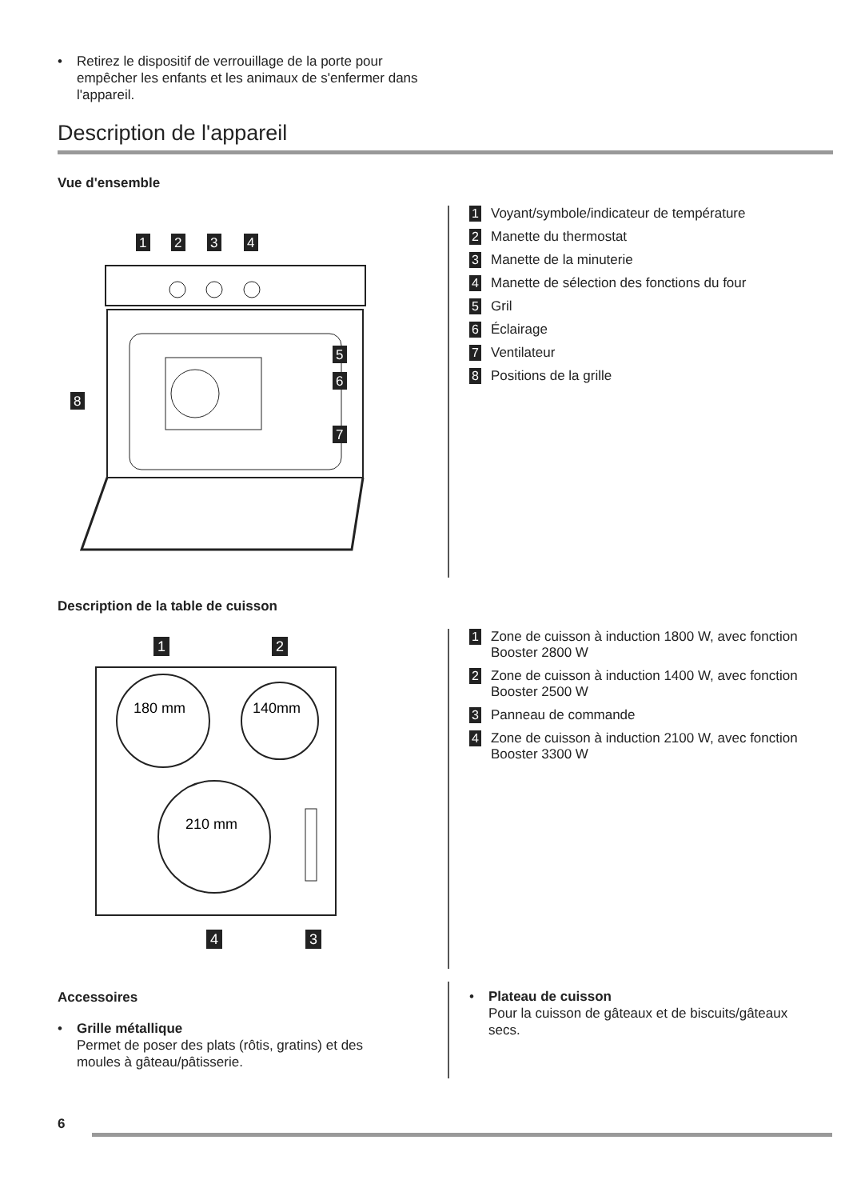• Retirez le dispositif de verrouillage de la porte pour empêcher les enfants et les animaux de s'enfermer dans l'appareil.
Description de l'appareil
Vue d'ensemble
1
2
3
4
5
6
7
8
1 Voyant/symbole/indicateur de température
2 Manette du thermostat
3 Manette de la minuterie
4 Manette de sélection des fonctions du four
5 Gril
6 Éclairage
7 Ventilateur
8 Positions de la grille
Description de la table de cuisson
1
2
180 mm
140mm
210 mm
4
3
1 Zone de cuisson à induction 1800 W, avec fonction Booster 2800 W
2 Zone de cuisson à induction 1400 W, avec fonction Booster 2500 W
3 Panneau de commande
4 Zone de cuisson à induction 2100 W, avec fonction Booster 3300 W
Accessoires
• Grille métallique
Permet de poser des plats (rôtis, gratins) et des moules à gâteau/pâtisserie.
• Plateau de cuisson
Pour la cuisson de gâteaux et de biscuits/gâteaux secs.
6